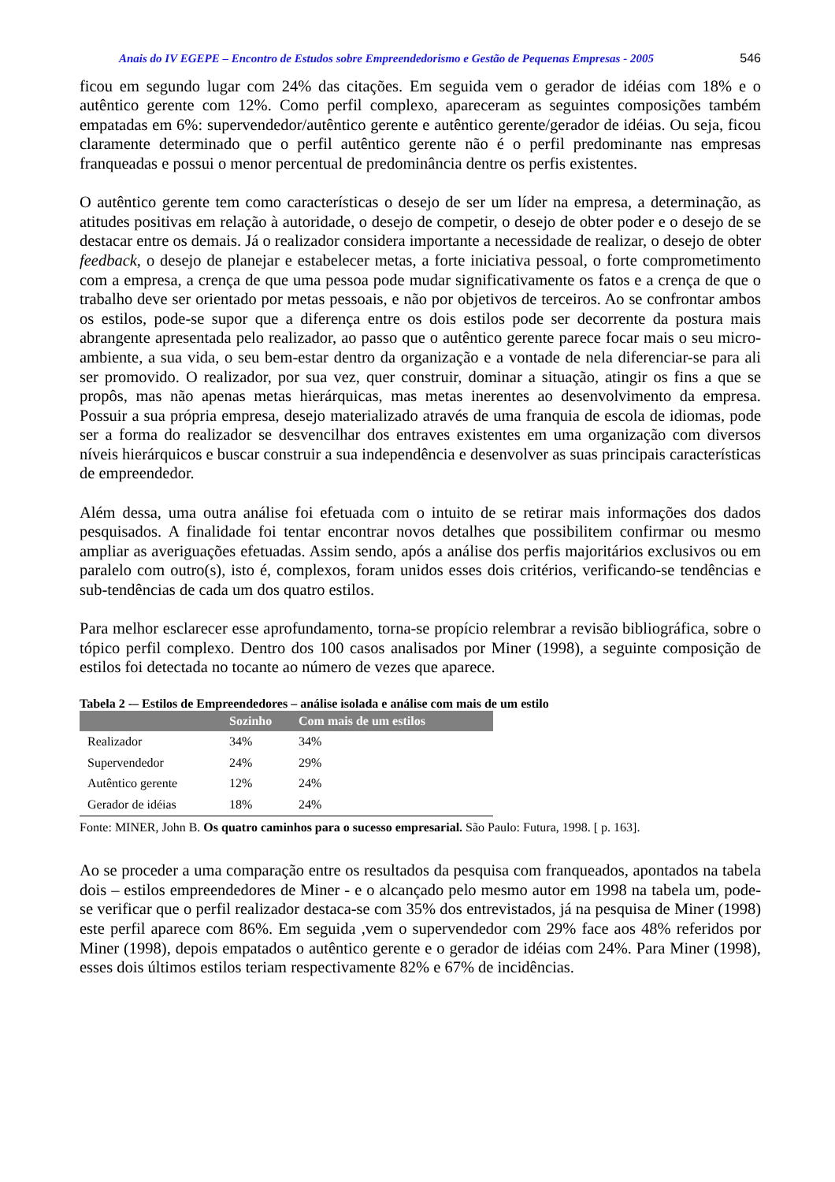Anais do IV EGEPE – Encontro de Estudos sobre Empreendedorismo e Gestão de Pequenas Empresas - 2005 546
ficou em segundo lugar com 24% das citações. Em seguida vem o gerador de idéias com 18% e o autêntico gerente com 12%. Como perfil complexo, apareceram as seguintes composições também empatadas em 6%: supervendedor/autêntico gerente e autêntico gerente/gerador de idéias. Ou seja, ficou claramente determinado que o perfil autêntico gerente não é o perfil predominante nas empresas franqueadas e possui o menor percentual de predominância dentre os perfis existentes.
O autêntico gerente tem como características o desejo de ser um líder na empresa, a determinação, as atitudes positivas em relação à autoridade, o desejo de competir, o desejo de obter poder e o desejo de se destacar entre os demais. Já o realizador considera importante a necessidade de realizar, o desejo de obter feedback, o desejo de planejar e estabelecer metas, a forte iniciativa pessoal, o forte comprometimento com a empresa, a crença de que uma pessoa pode mudar significativamente os fatos e a crença de que o trabalho deve ser orientado por metas pessoais, e não por objetivos de terceiros. Ao se confrontar ambos os estilos, pode-se supor que a diferença entre os dois estilos pode ser decorrente da postura mais abrangente apresentada pelo realizador, ao passo que o autêntico gerente parece focar mais o seu micro-ambiente, a sua vida, o seu bem-estar dentro da organização e a vontade de nela diferenciar-se para ali ser promovido. O realizador, por sua vez, quer construir, dominar a situação, atingir os fins a que se propôs, mas não apenas metas hierárquicas, mas metas inerentes ao desenvolvimento da empresa. Possuir a sua própria empresa, desejo materializado através de uma franquia de escola de idiomas, pode ser a forma do realizador se desvencilhar dos entraves existentes em uma organização com diversos níveis hierárquicos e buscar construir a sua independência e desenvolver as suas principais características de empreendedor.
Além dessa, uma outra análise foi efetuada com o intuito de se retirar mais informações dos dados pesquisados. A finalidade foi tentar encontrar novos detalhes que possibilitem confirmar ou mesmo ampliar as averiguações efetuadas. Assim sendo, após a análise dos perfis majoritários exclusivos ou em paralelo com outro(s), isto é, complexos, foram unidos esses dois critérios, verificando-se tendências e sub-tendências de cada um dos quatro estilos.
Para melhor esclarecer esse aprofundamento, torna-se propício relembrar a revisão bibliográfica, sobre o tópico perfil complexo. Dentro dos 100 casos analisados por Miner (1998), a seguinte composição de estilos foi detectada no tocante ao número de vezes que aparece.
Tabela 2 -– Estilos de Empreendedores – análise isolada e análise com mais de um estilo
| | Sozinho | Com mais de um estilos |
| --- | --- | --- |
| Realizador | 34% | 34% |
| Supervendedor | 24% | 29% |
| Autêntico gerente | 12% | 24% |
| Gerador de idéias | 18% | 24% |
Fonte: MINER, John B. Os quatro caminhos para o sucesso empresarial. São Paulo: Futura, 1998. [ p. 163].
Ao se proceder a uma comparação entre os resultados da pesquisa com franqueados, apontados na tabela dois – estilos empreendedores de Miner - e o alcançado pelo mesmo autor em 1998 na tabela um, pode-se verificar que o perfil realizador destaca-se com 35% dos entrevistados, já na pesquisa de Miner (1998) este perfil aparece com 86%. Em seguida ,vem o supervendedor com 29% face aos 48% referidos por Miner (1998), depois empatados o autêntico gerente e o gerador de idéias com 24%. Para Miner (1998), esses dois últimos estilos teriam respectivamente 82% e 67% de incidências.